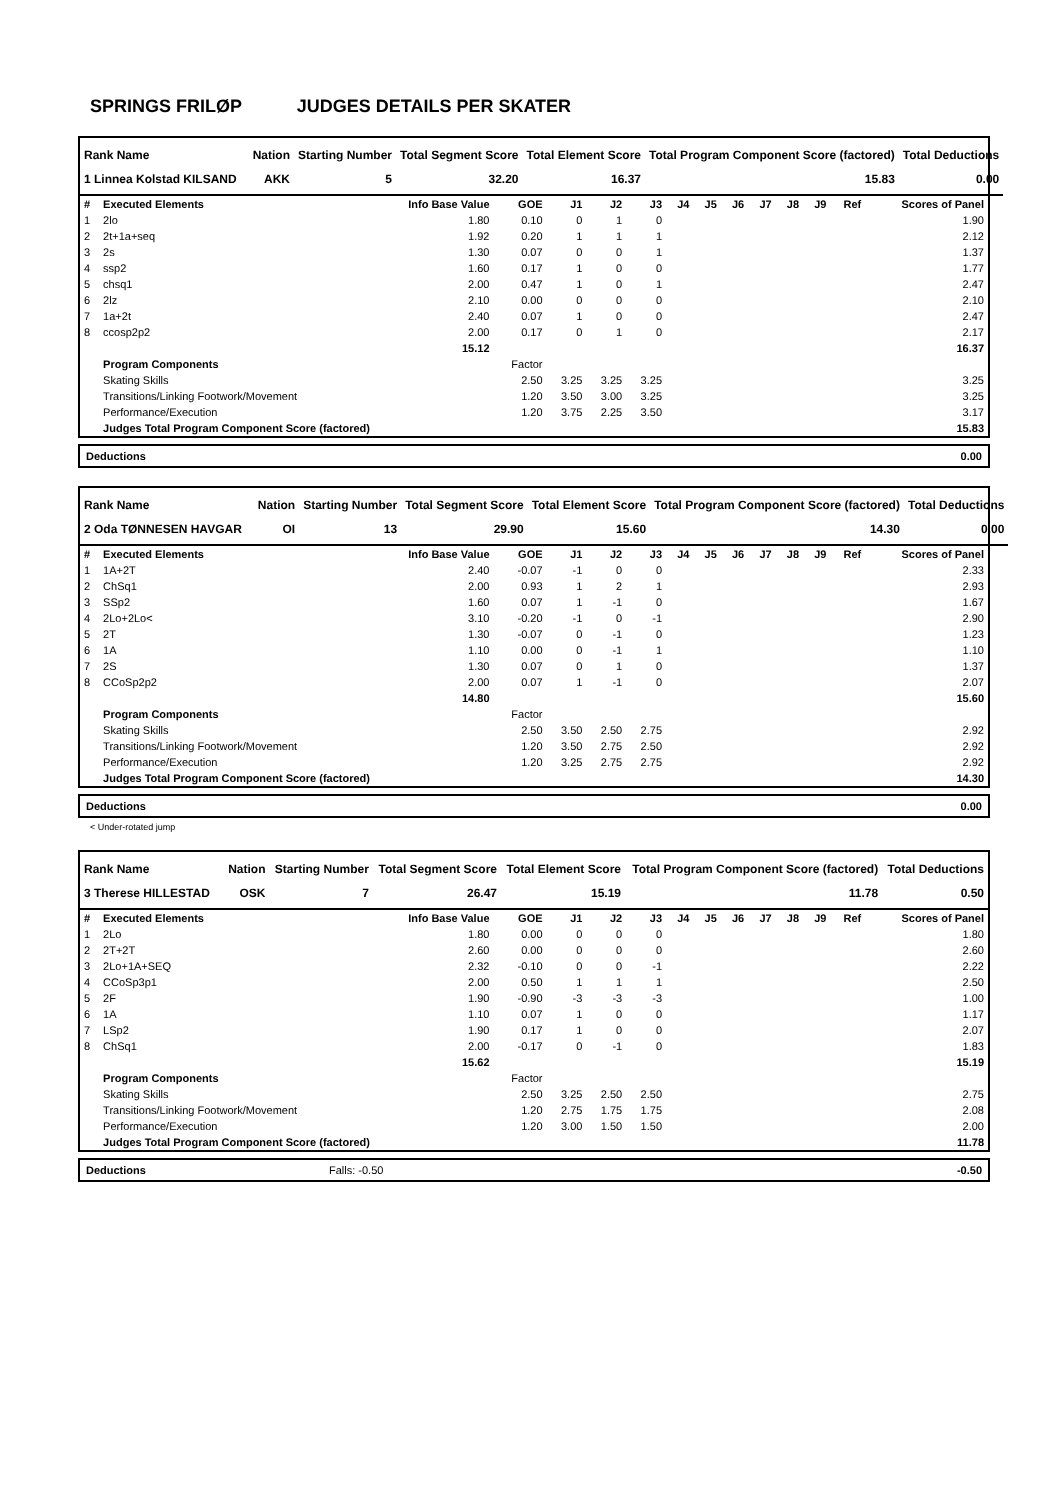SPRINGS FRILØP JUDGES DETAILS PER SKATER
| Rank Name | | Nation | Starting Number | Total Segment Score | Total Element Score | Total Program Component Score (factored) | Total Deductions |
| --- | --- | --- | --- | --- | --- | --- | --- |
| 1 Linnea Kolstad KILSAND | | AKK | 5 | 32.20 | 16.37 | 15.83 | 0.00 |
| # | Executed Elements | Info Base Value | GOE | J1 | J2 | J3 | J4 | J5 | J6 | J7 | J8 | J9 | Ref | Scores of Panel |
| --- | --- | --- | --- | --- | --- | --- | --- | --- | --- | --- | --- | --- | --- | --- |
| 1 | 2lo | 1.80 | 0.10 | 0 | 1 | 0 | | | | | | | | 1.90 |
| 2 | 2t+1a+seq | 1.92 | 0.20 | 1 | 1 | 1 | | | | | | | | 2.12 |
| 3 | 2s | 1.30 | 0.07 | 0 | 0 | 1 | | | | | | | | 1.37 |
| 4 | ssp2 | 1.60 | 0.17 | 1 | 0 | 0 | | | | | | | | 1.77 |
| 5 | chsq1 | 2.00 | 0.47 | 1 | 0 | 1 | | | | | | | | 2.47 |
| 6 | 2lz | 2.10 | 0.00 | 0 | 0 | 0 | | | | | | | | 2.10 |
| 7 | 1a+2t | 2.40 | 0.07 | 1 | 0 | 0 | | | | | | | | 2.47 |
| 8 | ccosp2p2 | 2.00 | 0.17 | 0 | 1 | 0 | | | | | | | | 2.17 |
| | | 15.12 | | | | | | | | | | | | 16.37 |
| | Program Components | | Factor | | | | | | | | | | | |
| | Skating Skills | | 2.50 | 3.25 | 3.25 | 3.25 | | | | | | | | 3.25 |
| | Transitions/Linking Footwork/Movement | | 1.20 | 3.50 | 3.00 | 3.25 | | | | | | | | 3.25 |
| | Performance/Execution | | 1.20 | 3.75 | 2.25 | 3.50 | | | | | | | | 3.17 |
| | Judges Total Program Component Score (factored) | | | | | | | | | | | | | 15.83 |
Deductions 0.00
| Rank Name | | Nation | Starting Number | Total Segment Score | Total Element Score | Total Program Component Score (factored) | Total Deductions |
| --- | --- | --- | --- | --- | --- | --- | --- |
| 2 Oda TØNNESEN HAVGAR | | OI | 13 | 29.90 | 15.60 | 14.30 | 0.00 |
| # | Executed Elements | Info Base Value | GOE | J1 | J2 | J3 | J4 | J5 | J6 | J7 | J8 | J9 | Ref | Scores of Panel |
| --- | --- | --- | --- | --- | --- | --- | --- | --- | --- | --- | --- | --- | --- | --- |
| 1 | 1A+2T | 2.40 | -0.07 | -1 | 0 | 0 | | | | | | | | 2.33 |
| 2 | ChSq1 | 2.00 | 0.93 | 1 | 2 | 1 | | | | | | | | 2.93 |
| 3 | SSp2 | 1.60 | 0.07 | 1 | -1 | 0 | | | | | | | | 1.67 |
| 4 | 2Lo+2Lo< | 3.10 | -0.20 | -1 | 0 | -1 | | | | | | | | 2.90 |
| 5 | 2T | 1.30 | -0.07 | 0 | -1 | 0 | | | | | | | | 1.23 |
| 6 | 1A | 1.10 | 0.00 | 0 | -1 | 1 | | | | | | | | 1.10 |
| 7 | 2S | 1.30 | 0.07 | 0 | 1 | 0 | | | | | | | | 1.37 |
| 8 | CCoSp2p2 | 2.00 | 0.07 | 1 | -1 | 0 | | | | | | | | 2.07 |
| | | 14.80 | | | | | | | | | | | | 15.60 |
| | Program Components | | Factor | | | | | | | | | | | |
| | Skating Skills | | 2.50 | 3.50 | 2.50 | 2.75 | | | | | | | | 2.92 |
| | Transitions/Linking Footwork/Movement | | 1.20 | 3.50 | 2.75 | 2.50 | | | | | | | | 2.92 |
| | Performance/Execution | | 1.20 | 3.25 | 2.75 | 2.75 | | | | | | | | 2.92 |
| | Judges Total Program Component Score (factored) | | | | | | | | | | | | | 14.30 |
Deductions 0.00
< Under-rotated jump
| Rank Name | | Nation | Starting Number | Total Segment Score | Total Element Score | Total Program Component Score (factored) | Total Deductions |
| --- | --- | --- | --- | --- | --- | --- | --- |
| 3 Therese HILLESTAD | | OSK | 7 | 26.47 | 15.19 | 11.78 | 0.50 |
| # | Executed Elements | Info Base Value | GOE | J1 | J2 | J3 | J4 | J5 | J6 | J7 | J8 | J9 | Ref | Scores of Panel |
| --- | --- | --- | --- | --- | --- | --- | --- | --- | --- | --- | --- | --- | --- | --- |
| 1 | 2Lo | 1.80 | 0.00 | 0 | 0 | 0 | | | | | | | | 1.80 |
| 2 | 2T+2T | 2.60 | 0.00 | 0 | 0 | 0 | | | | | | | | 2.60 |
| 3 | 2Lo+1A+SEQ | 2.32 | -0.10 | 0 | 0 | -1 | | | | | | | | 2.22 |
| 4 | CCoSp3p1 | 2.00 | 0.50 | 1 | 1 | 1 | | | | | | | | 2.50 |
| 5 | 2F | 1.90 | -0.90 | -3 | -3 | -3 | | | | | | | | 1.00 |
| 6 | 1A | 1.10 | 0.07 | 1 | 0 | 0 | | | | | | | | 1.17 |
| 7 | LSp2 | 1.90 | 0.17 | 1 | 0 | 0 | | | | | | | | 2.07 |
| 8 | ChSq1 | 2.00 | -0.17 | 0 | -1 | 0 | | | | | | | | 1.83 |
| | | 15.62 | | | | | | | | | | | | 15.19 |
| | Program Components | | Factor | | | | | | | | | | | |
| | Skating Skills | | 2.50 | 3.25 | 2.50 | 2.50 | | | | | | | | 2.75 |
| | Transitions/Linking Footwork/Movement | | 1.20 | 2.75 | 1.75 | 1.75 | | | | | | | | 2.08 |
| | Performance/Execution | | 1.20 | 3.00 | 1.50 | 1.50 | | | | | | | | 2.00 |
| | Judges Total Program Component Score (factored) | | | | | | | | | | | | | 11.78 |
Deductions Falls: -0.50 -0.50